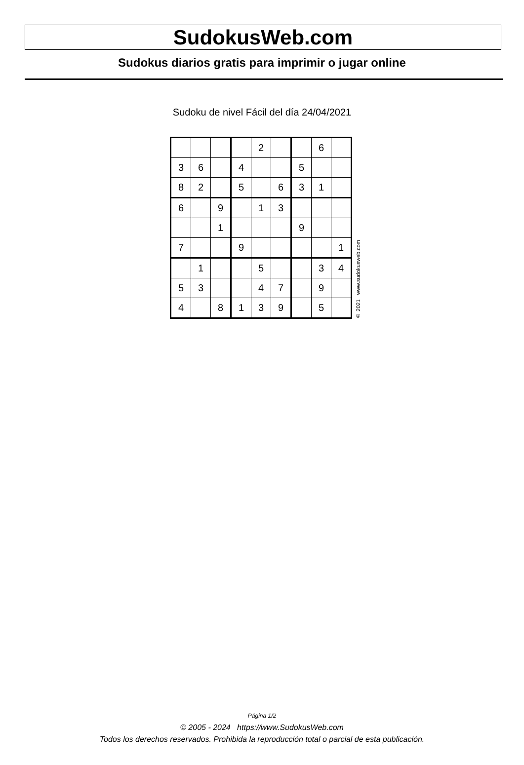SudokusWeb.com
Sudokus diarios gratis para imprimir o jugar online
Sudoku de nivel Fácil del día 24/04/2021
| | | | | 2 | | | 6 | |
| 3 | 6 | | 4 | | | 5 | | |
| 8 | 2 | | 5 | | 6 | 3 | 1 | |
| 6 | | 9 | | 1 | 3 | | | |
| | | 1 | | | | 9 | | |
| 7 | | | 9 | | | | | 1 |
| | 1 | | | 5 | | | 3 | 4 |
| 5 | 3 | | | 4 | 7 | | 9 | |
| 4 | | 8 | 1 | 3 | 9 | | 5 | |
© 2021 www.sudokusweb.com
Página 1/2
© 2005 - 2024 https://www.SudokusWeb.com
Todos los derechos reservados. Prohibida la reproducción total o parcial de esta publicación.